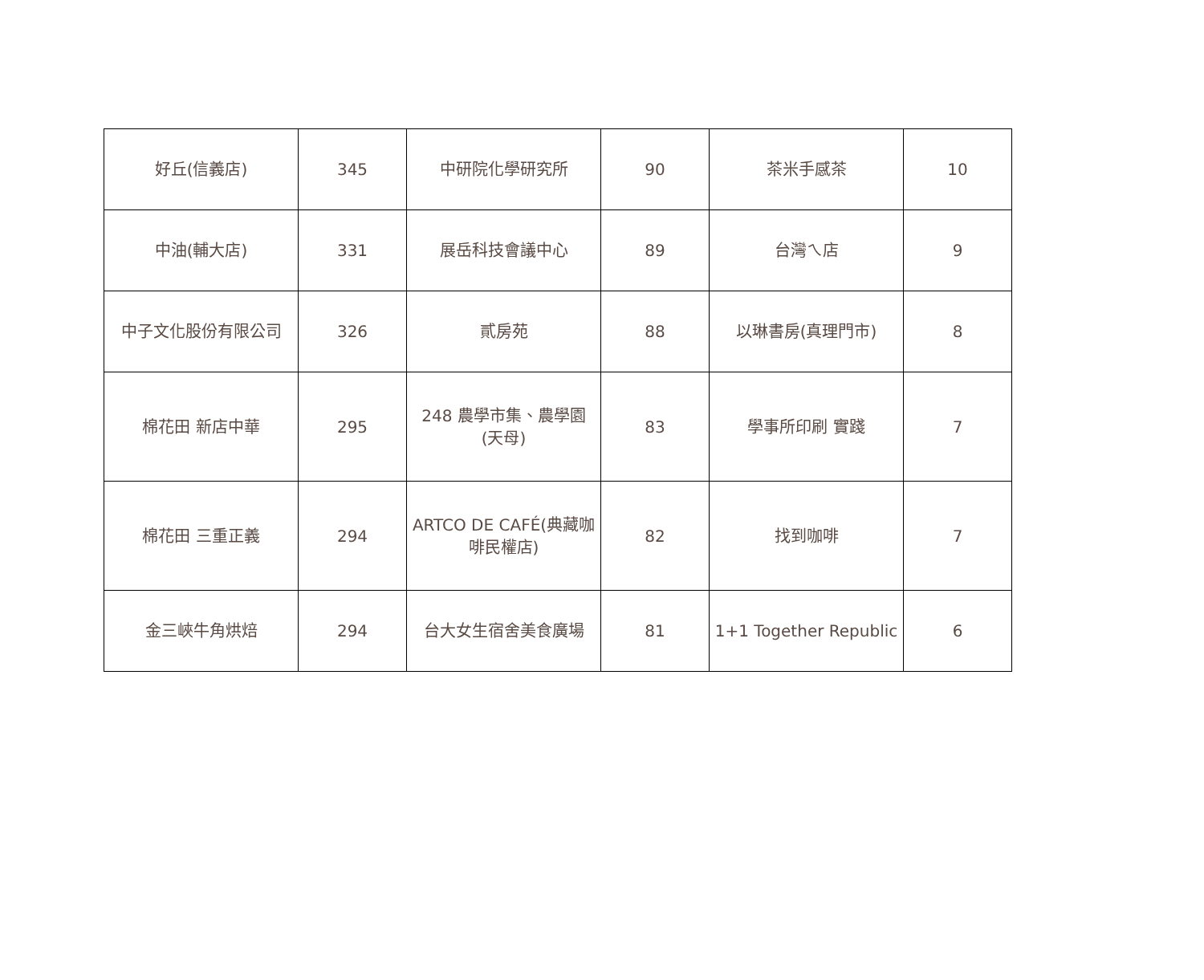| 好丘(信義店) | 345 | 中研院化學研究所 | 90 | 茶米手感茶 | 10 |
| 中油(輔大店) | 331 | 展岳科技會議中心 | 89 | 台灣ㄟ店 | 9 |
| 中子文化股份有限公司 | 326 | 貳房苑 | 88 | 以琳書房(真理門市) | 8 |
| 棉花田 新店中華 | 295 | 248 農學市集、農學園 (天母) | 83 | 學事所印刷 實踐 | 7 |
| 棉花田 三重正義 | 294 | ARTCO DE CAFÉ(典藏咖 啡民權店) | 82 | 找到咖啡 | 7 |
| 金三峽牛角烘焙 | 294 | 台大女生宿舍美食廣場 | 81 | 1+1 Together Republic | 6 |